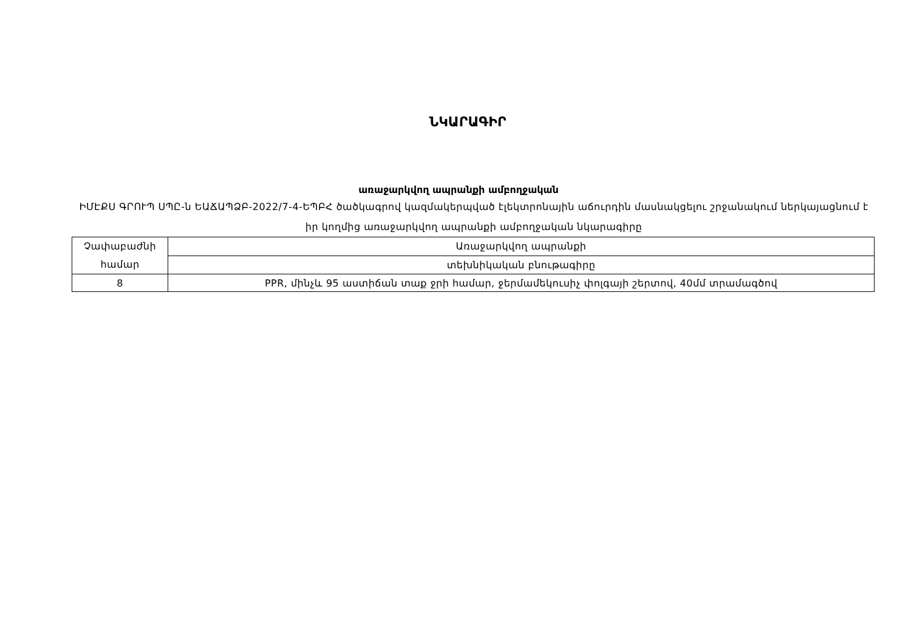ՆԿԱՐԱԳԻՐ
առաջարկվող ապրանքի ամբողջական
ԻՄԷՔՍ ԳՐՈՒՊ ՍՊԸ-ն ԵԱՃԱՊՁԲ-2022/7-4-ԵՊԲՀ ծածկագրով կազմակերպված էլեկտրոնային աճուրդին մասնակցելու շրջանակում ներկայացնում է իր կողմից առաջարկվող ապրանքի ամբողջական նկարագիրը
| Չափաբաժնի համար | Առաջարկվող ապրանքի |
| | տեխնիկական բնութագիրը |
| 8 | PPR, մինչև 95 աստիճան տաք ջրի համար, ջերմամեկուսիչ փոլգայի շերտով, 40մմ տրամագծով |